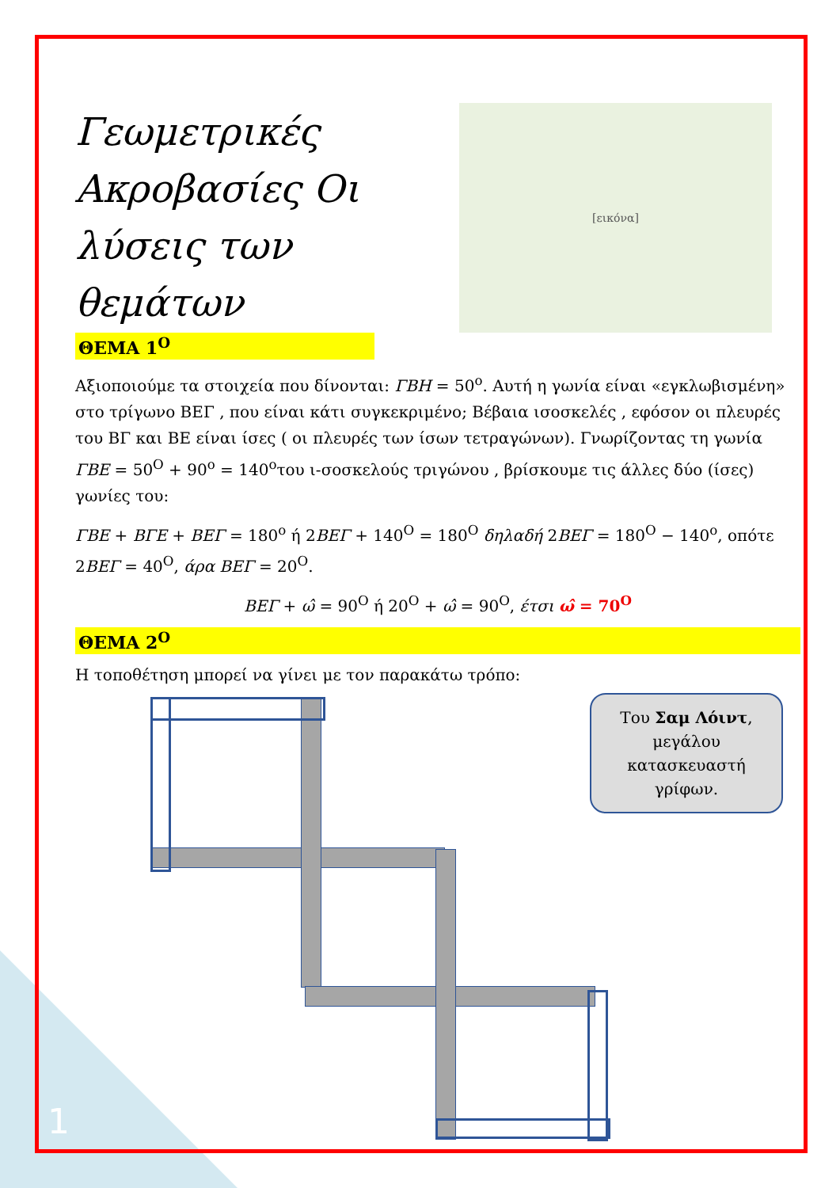Γεωμετρικές Ακροβασίες Οι λύσεις των θεμάτων
[εικόνα]
ΘΕΜΑ 1<sup>Ο</sup>
Αξιοποιούμε τα στοιχεία που δίνονται: ΓΒΗ = 50<sup>ο</sup>. Αυτή η γωνία είναι «εγκλωβισμένη» στο τρίγωνο ΒΕΓ , που είναι κάτι συγκεκριμένο; Βέβαια ισοσκελές , εφόσον οι πλευρές του ΒΓ και ΒΕ είναι ίσες ( οι πλευρές των ίσων τετραγώνων). Γνωρίζοντας τη γωνία ΓΒΕ = 50<sup>Ο</sup> + 90<sup>ο</sup> = 140<sup>ο</sup>του ι-σοσκελούς τριγώνου , βρίσκουμε τις άλλες δύο (ίσες) γωνίες του:
ΓΒΕ + ΒΓΕ + ΒΕΓ = 180<sup>ο</sup> ή 2ΒΕΓ + 140<sup>Ο</sup> = 180<sup>Ο</sup> δηλαδή 2ΒΕΓ = 180<sup>Ο</sup> − 140<sup>ο</sup>, οπότε 2ΒΕΓ = 40<sup>Ο</sup>, άρα ΒΕΓ = 20<sup>Ο</sup>.
ΒΕΓ + ω̂ = 90<sup>Ο</sup> ή 20<sup>Ο</sup> + ω̂ = 90<sup>Ο</sup>, έτσι ω̂ = 70<sup>Ο</sup>
ΘΕΜΑ 2<sup>Ο</sup>
Η τοποθέτηση μπορεί να γίνει με τον παρακάτω τρόπο:
Του Σαμ Λόιντ,
μεγάλου
κατασκευαστή
γρίφων.
1